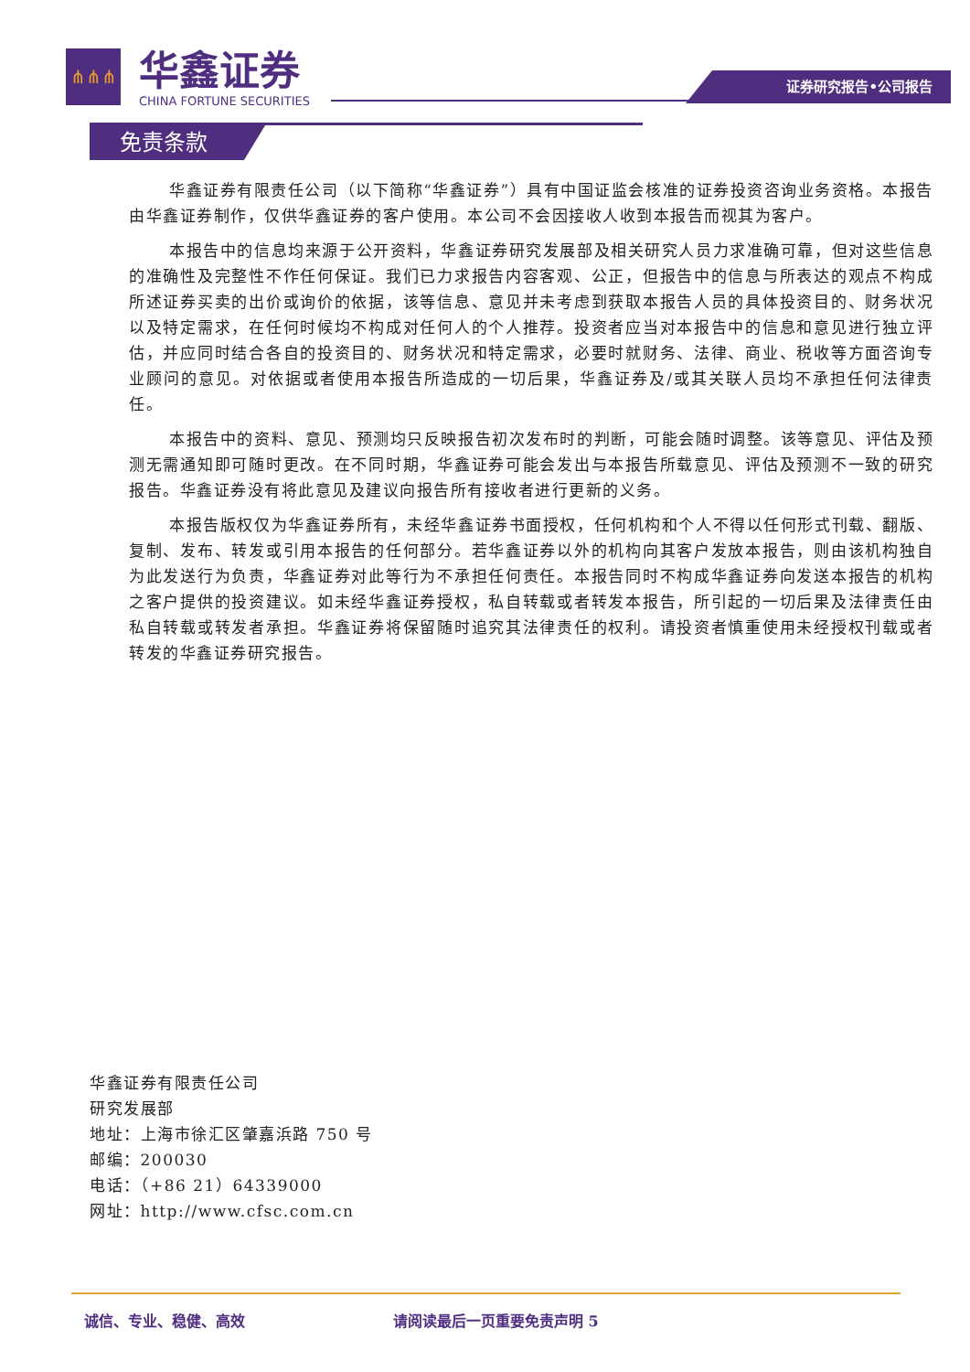⋔⋔⋔
华鑫证券
CHINA FORTUNE SECURITIES
证券研究报告•公司报告
免责条款
华鑫证券有限责任公司（以下简称“华鑫证券”）具有中国证监会核准的证券投资咨询业务资格。本报告由华鑫证券制作，仅供华鑫证券的客户使用。本公司不会因接收人收到本报告而视其为客户。
本报告中的信息均来源于公开资料，华鑫证券研究发展部及相关研究人员力求准确可靠，但对这些信息的准确性及完整性不作任何保证。我们已力求报告内容客观、公正，但报告中的信息与所表达的观点不构成所述证券买卖的出价或询价的依据，该等信息、意见并未考虑到获取本报告人员的具体投资目的、财务状况以及特定需求，在任何时候均不构成对任何人的个人推荐。投资者应当对本报告中的信息和意见进行独立评估，并应同时结合各自的投资目的、财务状况和特定需求，必要时就财务、法律、商业、税收等方面咨询专业顾问的意见。对依据或者使用本报告所造成的一切后果，华鑫证券及/或其关联人员均不承担任何法律责任。
本报告中的资料、意见、预测均只反映报告初次发布时的判断，可能会随时调整。该等意见、评估及预测无需通知即可随时更改。在不同时期，华鑫证券可能会发出与本报告所载意见、评估及预测不一致的研究报告。华鑫证券没有将此意见及建议向报告所有接收者进行更新的义务。
本报告版权仅为华鑫证券所有，未经华鑫证券书面授权，任何机构和个人不得以任何形式刊载、翻版、复制、发布、转发或引用本报告的任何部分。若华鑫证券以外的机构向其客户发放本报告，则由该机构独自为此发送行为负责，华鑫证券对此等行为不承担任何责任。本报告同时不构成华鑫证券向发送本报告的机构之客户提供的投资建议。如未经华鑫证券授权，私自转载或者转发本报告，所引起的一切后果及法律责任由私自转载或转发者承担。华鑫证券将保留随时追究其法律责任的权利。请投资者慎重使用未经授权刊载或者转发的华鑫证券研究报告。
华鑫证券有限责任公司
研究发展部
地址：上海市徐汇区肇嘉浜路 750 号
邮编：200030
电话：（+86 21）64339000
网址：http://www.cfsc.com.cn
诚信、专业、稳健、高效 请阅读最后一页重要免责声明 5